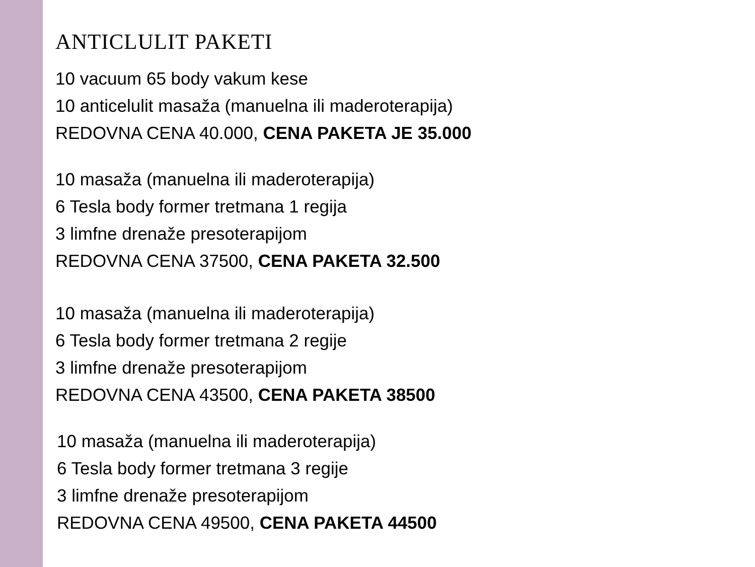ANTICLULIT PAKETI
10 vacuum 65 body vakum kese
10 anticelulit masaža (manuelna ili maderoterapija)
REDOVNA CENA 40.000, CENA PAKETA JE 35.000
10 masaža (manuelna ili maderoterapija)
6 Tesla body former tretmana 1 regija
3 limfne drenaže presoterapijom
REDOVNA CENA 37500, CENA PAKETA 32.500
10 masaža (manuelna ili maderoterapija)
6 Tesla body former tretmana 2 regije
3 limfne drenaže presoterapijom
REDOVNA CENA 43500, CENA PAKETA 38500
10 masaža (manuelna ili maderoterapija)
6 Tesla body former tretmana 3 regije
3 limfne drenaže presoterapijom
REDOVNA CENA 49500, CENA PAKETA 44500